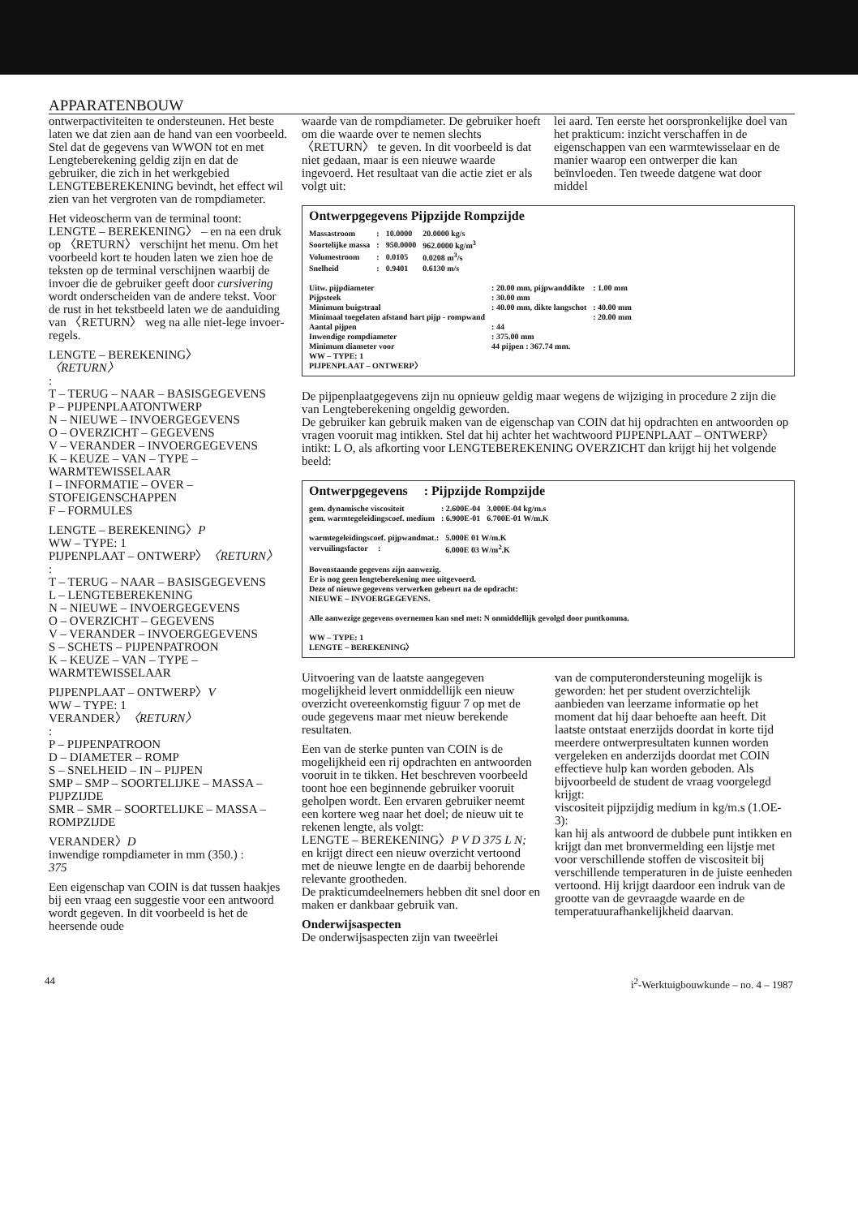APPARATENBOUW
ontwerpactiviteiten te ondersteunen. Het beste laten we dat zien aan de hand van een voorbeeld. Stel dat de gegevens van WWON tot en met Lengteberekening geldig zijn en dat de gebruiker, die zich in het werkgebied LENGTEBEREKENING bevindt, het effect wil zien van het vergroten van de rompdiameter.
Het videoscherm van de terminal toont: LENGTE – BEREKENING〉 – en na een druk op 〈RETURN〉 verschijnt het menu. Om het voorbeeld kort te houden laten we zien hoe de teksten op de terminal verschijnen waarbij de invoer die de gebruiker geeft door cursivering wordt onderscheiden van de andere tekst. Voor de rust in het tekstbeeld laten we de aanduiding van 〈RETURN〉 weg na alle niet-lege invoer-regels.
LENGTE – BEREKENING〉
〈RETURN〉
:
T – TERUG – NAAR – BASISGEGEVENS
P – PIJPENPLAATONTWERP
N – NIEUWE – INVOERGEGEVENS
O – OVERZICHT – GEGEVENS
V – VERANDER – INVOERGEGEVENS
K – KEUZE – VAN – TYPE – WARMTEWISSELAAR
I – INFORMATIE – OVER – STOFEIGENSCHAPPEN
F – FORMULES
LENGTE – BEREKENING〉P
WW – TYPE: 1
PIJPENPLAAT – ONTWERP〉〈RETURN〉
:
T – TERUG – NAAR – BASISGEGEVENS
L – LENGTEBEREKENING
N – NIEUWE – INVOERGEGEVENS
O – OVERZICHT – GEGEVENS
V – VERANDER – INVOERGEGEVENS
S – SCHETS – PIJPENPATROON
K – KEUZE – VAN – TYPE – WARMTEWISSELAAR
PIJPENPLAAT – ONTWERP〉V
WW – TYPE: 1
VERANDER〉〈RETURN〉
:
P – PIJPENPATROON
D – DIAMETER – ROMP
S – SNELHEID – IN – PIJPEN
SMP – SMP – SOORTELIJKE – MASSA – PIJPZIJDE
SMR – SMR – SOORTELIJKE – MASSA – ROMPZIJDE
VERANDER〉D
inwendige rompdiameter in mm (350.) :
375
Een eigenschap van COIN is dat tussen haakjes bij een vraag een suggestie voor een antwoord wordt gegeven. In dit voorbeeld is het de heersende oude
waarde van de rompdiameter. De gebruiker hoeft om die waarde over te nemen slechts 〈RETURN〉 te geven. In dit voorbeeld is dat niet gedaan, maar is een nieuwe waarde ingevoerd. Het resultaat van die actie ziet er als volgt uit:
lei aard. Ten eerste het oorspronkelijke doel van het prakticum: inzicht verschaffen in de eigenschappen van een warmtewisselaar en de manier waarop een ontwerper die kan beïnvloeden. Ten tweede datgene wat door middel
Ontwerpgegevens Pijpzijde Rompzijde
| Massastroom | : | 10.0000 | 20.0000 kg/s |
| Soortelijke massa | : | 950.0000 | 962.0000 kg/m<sup>3</sup> |
| Volumestroom | : | 0.0105 | 0.0208 m<sup>3</sup>/s |
| Snelheid | : | 0.9401 | 0.6130 m/s |
| Uitw. pijpdiameter | : 20.00 mm, pijpwanddikte | : 1.00 mm |
| Pijpsteek | : 30.00 mm | |
| Minimum buigstraal | : 40.00 mm, dikte langschot | : 40.00 mm |
| Minimaal toegelaten afstand hart pijp - rompwand | | : 20.00 mm |
| Aantal pijpen | : 44 | |
| Inwendige rompdiameter | : 375.00 mm | |
| Minimum diameter voor | 44 pijpen : 367.74 mm. | |
WW – TYPE: 1
PIJPENPLAAT – ONTWERP〉
De pijpenplaatgegevens zijn nu opnieuw geldig maar wegens de wijziging in procedure 2 zijn die van Lengteberekening ongeldig geworden.
De gebruiker kan gebruik maken van de eigenschap van COIN dat hij opdrachten en antwoorden op vragen vooruit mag intikken. Stel dat hij achter het wachtwoord PIJPENPLAAT – ONTWERP〉 intikt: L O, als afkorting voor LENGTEBEREKENING OVERZICHT dan krijgt hij het volgende beeld:
Ontwerpgegevens : Pijpzijde Rompzijde
| gem. dynamische viscositeit | : 2.600E-04 | 3.000E-04 kg/m.s |
| gem. warmtegeleidingscoef. medium | : 6.900E-01 | 6.700E-01 W/m.K |
| warmtegeleidingscoef. pijpwandmat.: | 5.000E 01 W/m.K |
| vervuilingsfactor : | 6.000E 03 W/m<sup>2</sup>.K |
Bovenstaande gegevens zijn aanwezig.
Er is nog geen lengteberekening mee uitgevoerd.
Deze of nieuwe gegevens verwerken gebeurt na de opdracht:
NIEUWE – INVOERGEGEVENS.
Alle aanwezige gegevens overnemen kan snel met: N onmiddellijk gevolgd door puntkomma.
WW – TYPE: 1
LENGTE – BEREKENING〉
Uitvoering van de laatste aangegeven mogelijkheid levert onmiddellijk een nieuw overzicht overeenkomstig figuur 7 op met de oude gegevens maar met nieuw berekende resultaten.
Een van de sterke punten van COIN is de mogelijkheid een rij opdrachten en antwoorden vooruit in te tikken. Het beschreven voorbeeld toont hoe een beginnende gebruiker vooruit geholpen wordt. Een ervaren gebruiker neemt een kortere weg naar het doel; de nieuw uit te rekenen lengte, als volgt:
LENGTE – BEREKENING〉P V D 375 L N;
en krijgt direct een nieuw overzicht vertoond met de nieuwe lengte en de daarbij behorende relevante grootheden.
De prakticumdeelnemers hebben dit snel door en maken er dankbaar gebruik van.
Onderwijsaspecten
De onderwijsaspecten zijn van tweeërlei
van de computerondersteuning mogelijk is geworden: het per student overzichtelijk aanbieden van leerzame informatie op het moment dat hij daar behoefte aan heeft. Dit laatste ontstaat enerzijds doordat in korte tijd meerdere ontwerpresultaten kunnen worden vergeleken en anderzijds doordat met COIN effectieve hulp kan worden geboden. Als bijvoorbeeld de student de vraag voorgelegd krijgt:
viscositeit pijpzijdig medium in kg/m.s (1.OE-3):
kan hij als antwoord de dubbele punt intikken en krijgt dan met bronvermelding een lijstje met voor verschillende stoffen de viscositeit bij verschillende temperaturen in de juiste eenheden vertoond. Hij krijgt daardoor een indruk van de grootte van de gevraagde waarde en de temperatuurafhankelijkheid daarvan.
44 i<sup>2</sup>-Werktuigbouwkunde – no. 4 – 1987